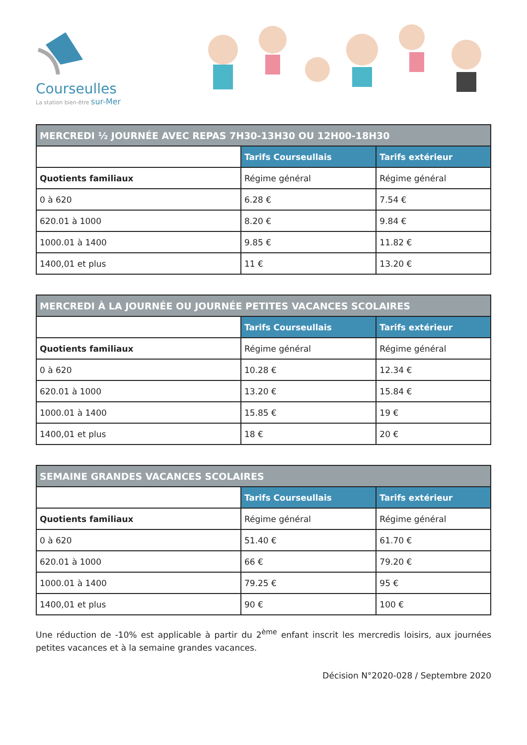Courseulles
La station bien-être sur-Mer
| MERCREDI ½ JOURNÉE AVEC REPAS 7H30-13H30 OU 12H00-18H30 | | |
| --- | --- | --- |
| | Tarifs Courseullais | Tarifs extérieur |
| Quotients familiaux | Régime général | Régime général |
| 0 à 620 | 6.28 € | 7.54 € |
| 620.01 à 1000 | 8.20 € | 9.84 € |
| 1000.01 à 1400 | 9.85 € | 11.82 € |
| 1400,01 et plus | 11 € | 13.20 € |
| MERCREDI À LA JOURNÉE OU JOURNÉE PETITES VACANCES SCOLAIRES | | |
| --- | --- | --- |
| | Tarifs Courseullais | Tarifs extérieur |
| Quotients familiaux | Régime général | Régime général |
| 0 à 620 | 10.28 € | 12.34 € |
| 620.01 à 1000 | 13.20 € | 15.84 € |
| 1000.01 à 1400 | 15.85 € | 19 € |
| 1400,01 et plus | 18 € | 20 € |
| SEMAINE GRANDES VACANCES SCOLAIRES | | |
| --- | --- | --- |
| | Tarifs Courseullais | Tarifs extérieur |
| Quotients familiaux | Régime général | Régime général |
| 0 à 620 | 51.40 € | 61.70 € |
| 620.01 à 1000 | 66 € | 79.20 € |
| 1000.01 à 1400 | 79.25 € | 95 € |
| 1400,01 et plus | 90 € | 100 € |
Une réduction de -10% est applicable à partir du 2<sup>ème</sup> enfant inscrit les mercredis loisirs, aux journées petites vacances et à la semaine grandes vacances.
Décision N°2020-028 / Septembre 2020